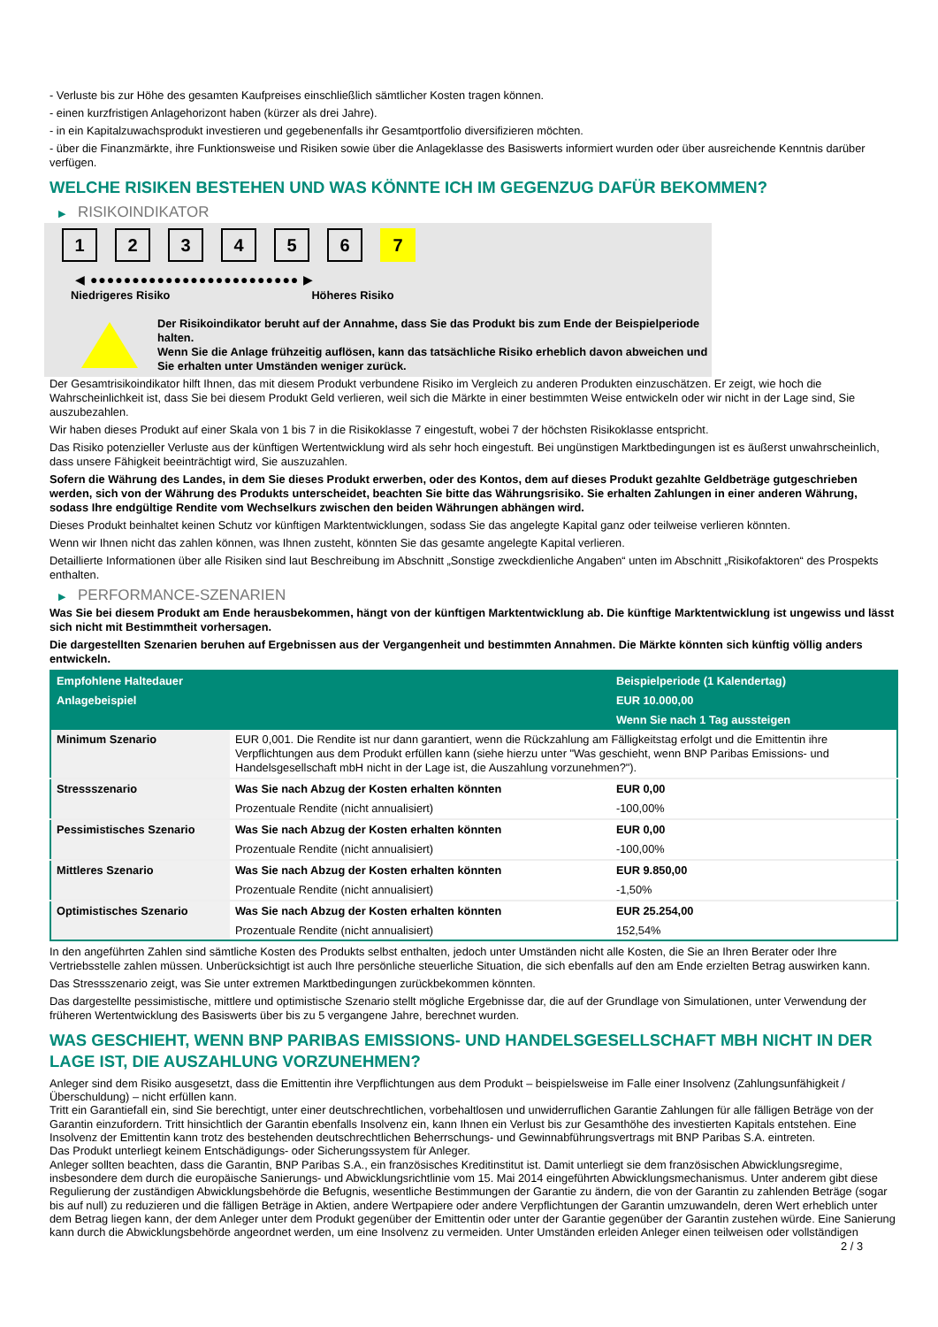- Verluste bis zur Höhe des gesamten Kaufpreises einschließlich sämtlicher Kosten tragen können.
- einen kurzfristigen Anlagehorizont haben (kürzer als drei Jahre).
- in ein Kapitalzuwachsprodukt investieren und gegebenenfalls ihr Gesamtportfolio diversifizieren möchten.
- über die Finanzmärkte, ihre Funktionsweise und Risiken sowie über die Anlageklasse des Basiswerts informiert wurden oder über ausreichende Kenntnis darüber verfügen.
WELCHE RISIKEN BESTEHEN UND WAS KÖNNTE ICH IM GEGENZUG DAFÜR BEKOMMEN?
▶ RISIKOINDIKATOR
1 2 3 4 5 6 7
◀ ●●●●●●●●●●●●●●●●●●●●●●●●● ▶
Niedrigeres Risiko Höheres Risiko
Der Risikoindikator beruht auf der Annahme, dass Sie das Produkt bis zum Ende der Beispielperiode halten.
Wenn Sie die Anlage frühzeitig auflösen, kann das tatsächliche Risiko erheblich davon abweichen und Sie erhalten unter Umständen weniger zurück.
Der Gesamtrisikoindikator hilft Ihnen, das mit diesem Produkt verbundene Risiko im Vergleich zu anderen Produkten einzuschätzen. Er zeigt, wie hoch die Wahrscheinlichkeit ist, dass Sie bei diesem Produkt Geld verlieren, weil sich die Märkte in einer bestimmten Weise entwickeln oder wir nicht in der Lage sind, Sie auszubezahlen.
Wir haben dieses Produkt auf einer Skala von 1 bis 7 in die Risikoklasse 7 eingestuft, wobei 7 der höchsten Risikoklasse entspricht.
Das Risiko potenzieller Verluste aus der künftigen Wertentwicklung wird als sehr hoch eingestuft. Bei ungünstigen Marktbedingungen ist es äußerst unwahrscheinlich, dass unsere Fähigkeit beeinträchtigt wird, Sie auszuzahlen.
Sofern die Währung des Landes, in dem Sie dieses Produkt erwerben, oder des Kontos, dem auf dieses Produkt gezahlte Geldbeträge gutgeschrieben werden, sich von der Währung des Produkts unterscheidet, beachten Sie bitte das Währungsrisiko. Sie erhalten Zahlungen in einer anderen Währung, sodass Ihre endgültige Rendite vom Wechselkurs zwischen den beiden Währungen abhängen wird.
Dieses Produkt beinhaltet keinen Schutz vor künftigen Marktentwicklungen, sodass Sie das angelegte Kapital ganz oder teilweise verlieren könnten.
Wenn wir Ihnen nicht das zahlen können, was Ihnen zusteht, könnten Sie das gesamte angelegte Kapital verlieren.
Detaillierte Informationen über alle Risiken sind laut Beschreibung im Abschnitt „Sonstige zweckdienliche Angaben“ unten im Abschnitt „Risikofaktoren“ des Prospekts enthalten.
▶ PERFORMANCE-SZENARIEN
Was Sie bei diesem Produkt am Ende herausbekommen, hängt von der künftigen Marktentwicklung ab. Die künftige Marktentwicklung ist ungewiss und lässt sich nicht mit Bestimmtheit vorhersagen.
Die dargestellten Szenarien beruhen auf Ergebnissen aus der Vergangenheit und bestimmten Annahmen. Die Märkte könnten sich künftig völlig anders entwickeln.
| Empfohlene Haltedauer | | Beispielperiode (1 Kalendertag) |
| --- | --- | --- |
| Anlagebeispiel | | EUR 10.000,00 |
| | | Wenn Sie nach 1 Tag aussteigen |
| Minimum Szenario | EUR 0,001. Die Rendite ist nur dann garantiert, wenn die Rückzahlung am Fälligkeitstag erfolgt und die Emittentin ihre Verpflichtungen aus dem Produkt erfüllen kann (siehe hierzu unter "Was geschieht, wenn BNP Paribas Emissions- und Handelsgesellschaft mbH nicht in der Lage ist, die Auszahlung vorzunehmen?"). | |
| Stressszenario | Was Sie nach Abzug der Kosten erhalten könnten | EUR 0,00 |
| | Prozentuale Rendite (nicht annualisiert) | -100,00% |
| Pessimistisches Szenario | Was Sie nach Abzug der Kosten erhalten könnten | EUR 0,00 |
| | Prozentuale Rendite (nicht annualisiert) | -100,00% |
| Mittleres Szenario | Was Sie nach Abzug der Kosten erhalten könnten | EUR 9.850,00 |
| | Prozentuale Rendite (nicht annualisiert) | -1,50% |
| Optimistisches Szenario | Was Sie nach Abzug der Kosten erhalten könnten | EUR 25.254,00 |
| | Prozentuale Rendite (nicht annualisiert) | 152,54% |
In den angeführten Zahlen sind sämtliche Kosten des Produkts selbst enthalten, jedoch unter Umständen nicht alle Kosten, die Sie an Ihren Berater oder Ihre Vertriebsstelle zahlen müssen. Unberücksichtigt ist auch Ihre persönliche steuerliche Situation, die sich ebenfalls auf den am Ende erzielten Betrag auswirken kann.
Das Stressszenario zeigt, was Sie unter extremen Marktbedingungen zurückbekommen könnten.
Das dargestellte pessimistische, mittlere und optimistische Szenario stellt mögliche Ergebnisse dar, die auf der Grundlage von Simulationen, unter Verwendung der früheren Wertentwicklung des Basiswerts über bis zu 5 vergangene Jahre, berechnet wurden.
WAS GESCHIEHT, WENN BNP PARIBAS EMISSIONS- UND HANDELSGESELLSCHAFT MBH NICHT IN DER LAGE IST, DIE AUSZAHLUNG VORZUNEHMEN?
Anleger sind dem Risiko ausgesetzt, dass die Emittentin ihre Verpflichtungen aus dem Produkt – beispielsweise im Falle einer Insolvenz (Zahlungsunfähigkeit / Überschuldung) – nicht erfüllen kann.
Tritt ein Garantiefall ein, sind Sie berechtigt, unter einer deutschrechtlichen, vorbehaltlosen und unwiderruflichen Garantie Zahlungen für alle fälligen Beträge von der Garantin einzufordern. Tritt hinsichtlich der Garantin ebenfalls Insolvenz ein, kann Ihnen ein Verlust bis zur Gesamthöhe des investierten Kapitals entstehen. Eine Insolvenz der Emittentin kann trotz des bestehenden deutschrechtlichen Beherrschungs- und Gewinnabführungsvertrags mit BNP Paribas S.A. eintreten.
Das Produkt unterliegt keinem Entschädigungs- oder Sicherungssystem für Anleger.
Anleger sollten beachten, dass die Garantin, BNP Paribas S.A., ein französisches Kreditinstitut ist. Damit unterliegt sie dem französischen Abwicklungsregime, insbesondere dem durch die europäische Sanierungs- und Abwicklungsrichtlinie vom 15. Mai 2014 eingeführten Abwicklungsmechanismus. Unter anderem gibt diese Regulierung der zuständigen Abwicklungsbehörde die Befugnis, wesentliche Bestimmungen der Garantie zu ändern, die von der Garantin zu zahlenden Beträge (sogar bis auf null) zu reduzieren und die fälligen Beträge in Aktien, andere Wertpapiere oder andere Verpflichtungen der Garantin umzuwandeln, deren Wert erheblich unter dem Betrag liegen kann, der dem Anleger unter dem Produkt gegenüber der Emittentin oder unter der Garantie gegenüber der Garantin zustehen würde. Eine Sanierung kann durch die Abwicklungsbehörde angeordnet werden, um eine Insolvenz zu vermeiden. Unter Umständen erleiden Anleger einen teilweisen oder vollständigen
2 / 3